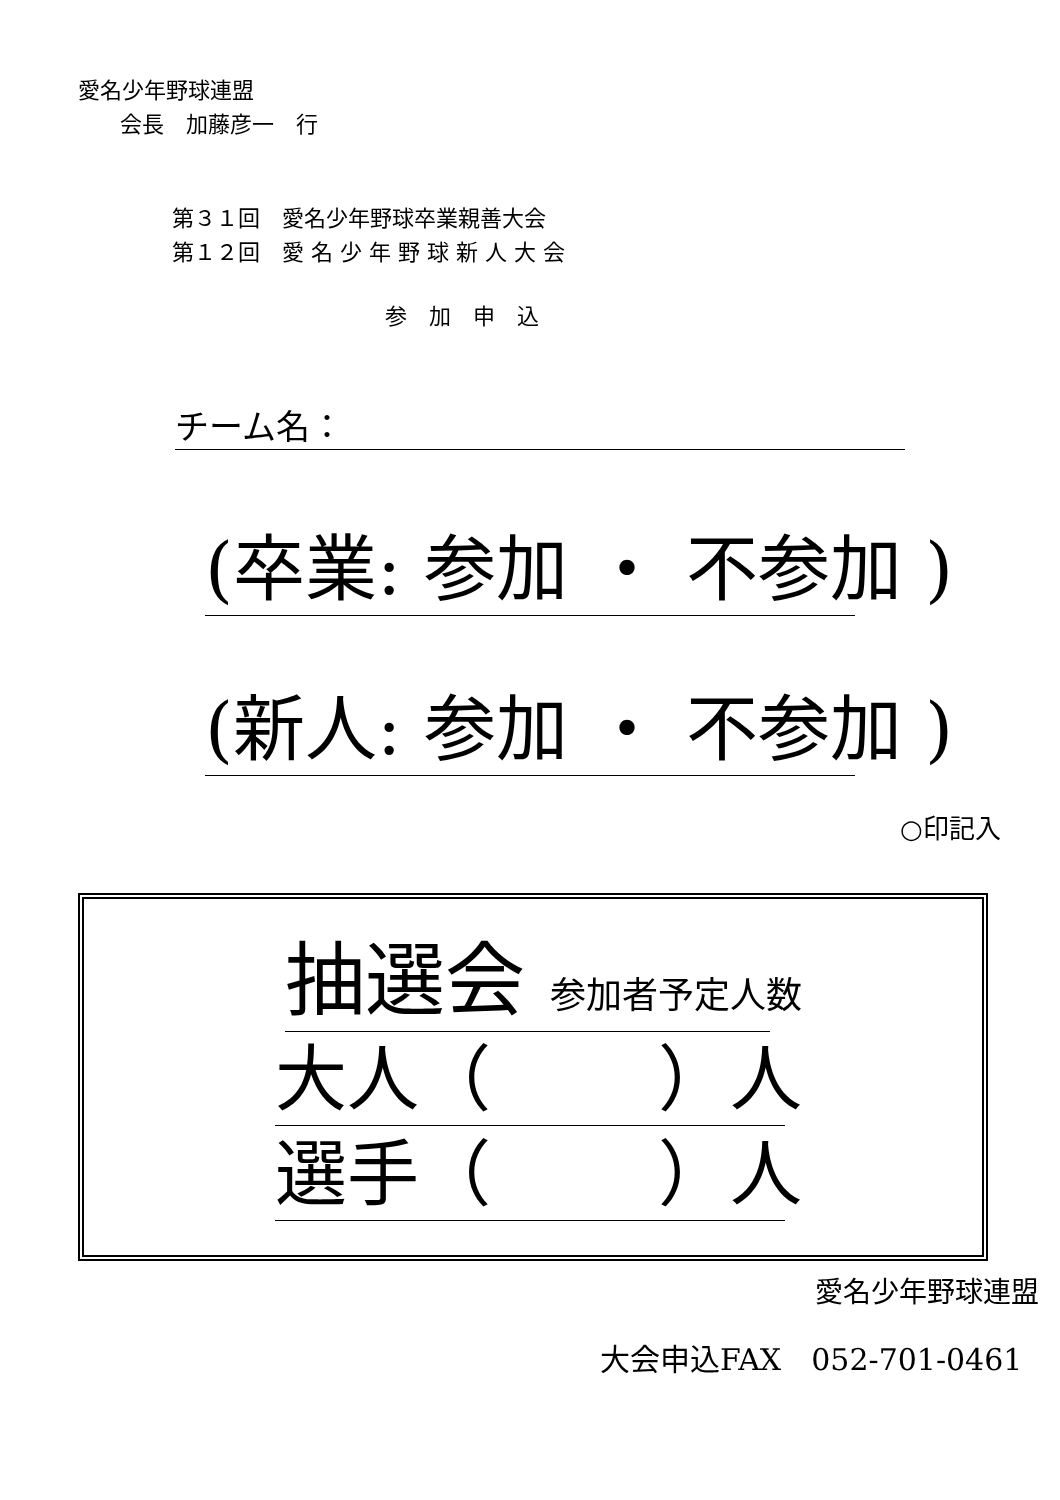愛名少年野球連盟
会長　加藤彦一　行
第３１回　愛名少年野球卒業親善大会
第１２回　愛 名 少 年 野 球 新 人 大 会
参　加　申　込
チーム名：
(卒業: 参加 ・ 不参加 )
(新人: 参加 ・ 不参加 )
○印記入
抽選会 参加者予定人数
大人（　　 ）人
選手（　　 ）人
愛名少年野球連盟
大会申込FAX　052-701-0461